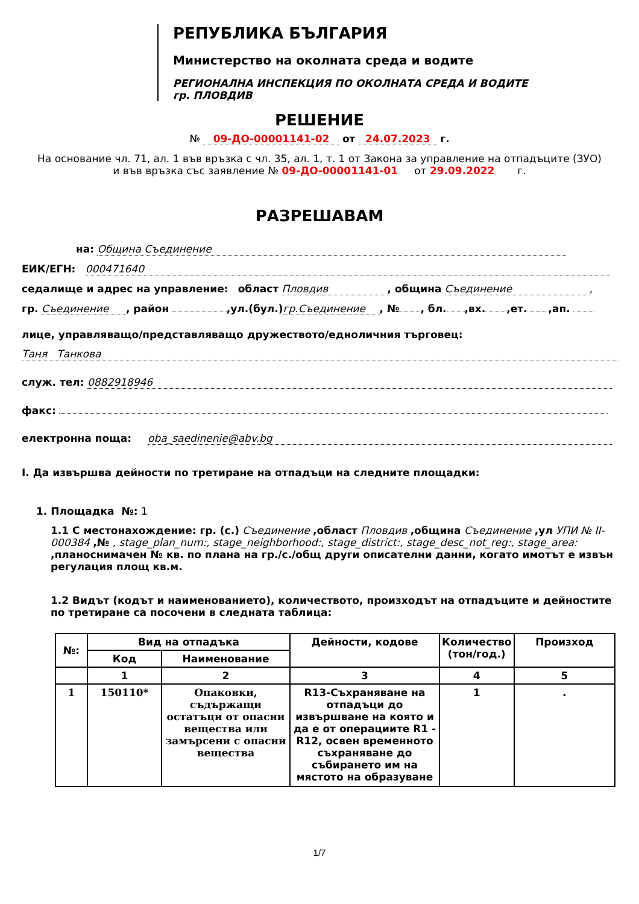РЕПУБЛИКА БЪЛГАРИЯ
Министерство на околната среда и водите
РЕГИОНАЛНА ИНСПЕКЦИЯ ПО ОКОЛНАТА СРЕДА И ВОДИТЕ
гр. ПЛОВДИВ
РЕШЕНИЕ
№ 09-ДО-00001141-02 от 24.07.2023 г.
На основание чл. 71, ал. 1 във връзка с чл. 35, ал. 1, т. 1 от Закона за управление на отпадъците (ЗУО)
и във връзка със заявление № 09-ДО-00001141-01 от 29.09.2022 г.
РАЗРЕШАВАМ
на: Община Съединение
ЕИК/ЕГН: 000471640
седалище и адрес на управление: област Пловдив, община Съединение,
гр. Съединение, район ,ул.(бул.) гр.Съединение, № , бл. ,вх. ,ет. ,ап.
лице, управляващо/представляващо дружеството/едноличния търговец:
Таня Танкова
служ. тел: 0882918946
факс:
електронна поща: oba_saedinenie@abv.bg
I. Да извършва дейности по третиране на отпадъци на следните площадки:
1. Площадка №: 1
1.1 С местонахождение: гр. (с.) Съединение ,област Пловдив ,община Съединение ,ул УПИ № II-000384 ,№ , stage_plan_num:, stage_neighborhood:, stage_district:, stage_desc_not_reg:, stage_area: ,планоснимачен № кв. по плана на гр./с./общ други описателни данни, когато имотът е извън регулация площ кв.м.
1.2 Видът (кодът и наименованието), количеството, произходът на отпадъците и дейностите по третиране са посочени в следната таблица:
| №: | Вид на отпадъка | | Дейности, кодове | Количество (тон/год.) | Произход |
| --- | --- | --- | --- | --- | --- |
| | Код | Наименование | | | |
| | 1 | 2 | 3 | 4 | 5 |
| 1 | 150110* | Опаковки, съдържащи остатъци от опасни вещества или замърсени с опасни вещества | R13-Съхраняване на отпадъци до извършване на която и да е от операциите R1 - R12, освен временното съхраняване до събирането им на мястото на образуване | 1 | . |
1/7